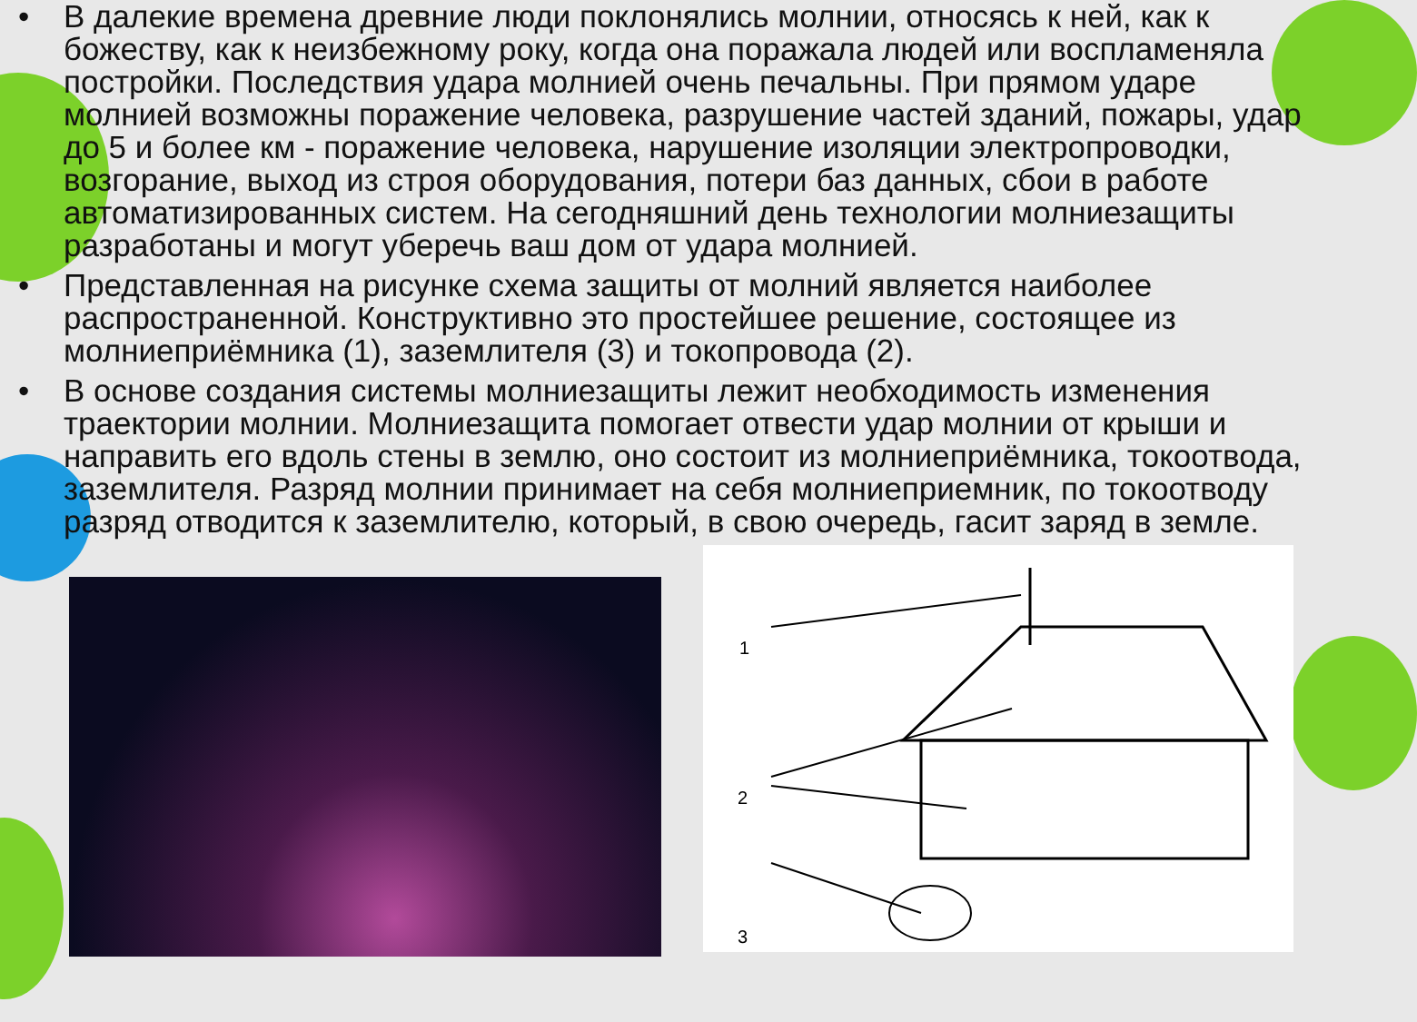• В далекие времена древние люди поклонялись молнии, относясь к ней, как к божеству, как к неизбежному року, когда она поражала людей или воспламеняла постройки. Последствия удара молнией очень печальны. При прямом ударе молнией возможны поражение человека, разрушение частей зданий, пожары, удар до 5 и более км - поражение человека, нарушение изоляции электропроводки, возгорание, выход из строя оборудования, потери баз данных, сбои в работе автоматизированных систем. На сегодняшний день технологии молниезащиты разработаны и могут уберечь ваш дом от удара молнией.
• Представленная на рисунке схема защиты от молний является наиболее распространенной. Конструктивно это простейшее решение, состоящее из молниеприёмника (1), заземлителя (3) и токопровода (2).
• В основе создания системы молниезащиты лежит необходимость изменения траектории молнии. Молниезащита помогает отвести удар молнии от крыши и направить его вдоль стены в землю, оно состоит из молниеприёмника, токоотвода, заземлителя. Разряд молнии принимает на себя молниеприемник, по токоотводу разряд отводится к заземлителю, который, в свою очередь, гасит заряд в земле.
1
2
3